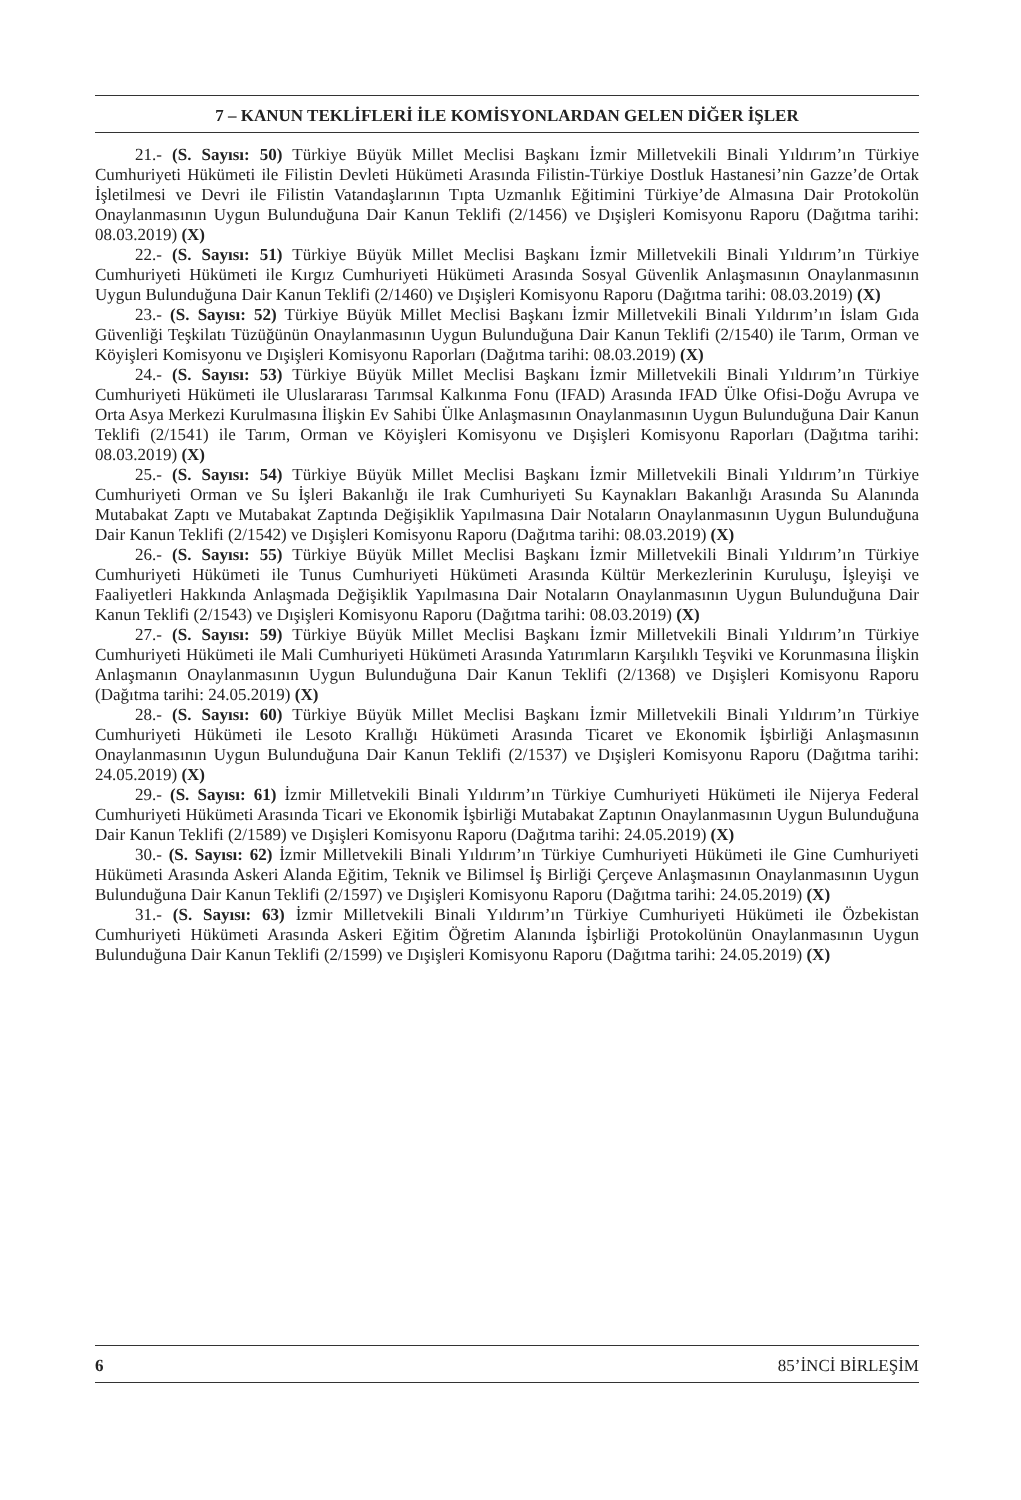7 – KANUN TEKLİFLERİ İLE KOMİSYONLARDAN GELEN DİĞER İŞLER
21.- (S. Sayısı: 50) Türkiye Büyük Millet Meclisi Başkanı İzmir Milletvekili Binali Yıldırım’ın Türkiye Cumhuriyeti Hükümeti ile Filistin Devleti Hükümeti Arasında Filistin-Türkiye Dostluk Hastanesi’nin Gazze’de Ortak İşletilmesi ve Devri ile Filistin Vatandaşlarının Tıpta Uzmanlık Eğitimini Türkiye’de Almasına Dair Protokolün Onaylanmasının Uygun Bulunduğuna Dair Kanun Teklifi (2/1456) ve Dışişleri Komisyonu Raporu (Dağıtma tarihi: 08.03.2019) (X)
22.- (S. Sayısı: 51) Türkiye Büyük Millet Meclisi Başkanı İzmir Milletvekili Binali Yıldırım’ın Türkiye Cumhuriyeti Hükümeti ile Kırgız Cumhuriyeti Hükümeti Arasında Sosyal Güvenlik Anlaşmasının Onaylanmasının Uygun Bulunduğuna Dair Kanun Teklifi (2/1460) ve Dışişleri Komisyonu Raporu (Dağıtma tarihi: 08.03.2019) (X)
23.- (S. Sayısı: 52) Türkiye Büyük Millet Meclisi Başkanı İzmir Milletvekili Binali Yıldırım’ın İslam Gıda Güvenliği Teşkilatı Tüzüğünün Onaylanmasının Uygun Bulunduğuna Dair Kanun Teklifi (2/1540) ile Tarım, Orman ve Köyişleri Komisyonu ve Dışişleri Komisyonu Raporları (Dağıtma tarihi: 08.03.2019) (X)
24.- (S. Sayısı: 53) Türkiye Büyük Millet Meclisi Başkanı İzmir Milletvekili Binali Yıldırım’ın Türkiye Cumhuriyeti Hükümeti ile Uluslararası Tarımsal Kalkınma Fonu (IFAD) Arasında IFAD Ülke Ofisi-Doğu Avrupa ve Orta Asya Merkezi Kurulmasına İlişkin Ev Sahibi Ülke Anlaşmasının Onaylanmasının Uygun Bulunduğuna Dair Kanun Teklifi (2/1541) ile Tarım, Orman ve Köyişleri Komisyonu ve Dışişleri Komisyonu Raporları (Dağıtma tarihi: 08.03.2019) (X)
25.- (S. Sayısı: 54) Türkiye Büyük Millet Meclisi Başkanı İzmir Milletvekili Binali Yıldırım’ın Türkiye Cumhuriyeti Orman ve Su İşleri Bakanlığı ile Irak Cumhuriyeti Su Kaynakları Bakanlığı Arasında Su Alanında Mutabakat Zaptı ve Mutabakat Zaptında Değişiklik Yapılmasına Dair Notaların Onaylanmasının Uygun Bulunduğuna Dair Kanun Teklifi (2/1542) ve Dışişleri Komisyonu Raporu (Dağıtma tarihi: 08.03.2019) (X)
26.- (S. Sayısı: 55) Türkiye Büyük Millet Meclisi Başkanı İzmir Milletvekili Binali Yıldırım’ın Türkiye Cumhuriyeti Hükümeti ile Tunus Cumhuriyeti Hükümeti Arasında Kültür Merkezlerinin Kuruluşu, İşleyişi ve Faaliyetleri Hakkında Anlaşmada Değişiklik Yapılmasına Dair Notaların Onaylanmasının Uygun Bulunduğuna Dair Kanun Teklifi (2/1543) ve Dışişleri Komisyonu Raporu (Dağıtma tarihi: 08.03.2019) (X)
27.- (S. Sayısı: 59) Türkiye Büyük Millet Meclisi Başkanı İzmir Milletvekili Binali Yıldırım’ın Türkiye Cumhuriyeti Hükümeti ile Mali Cumhuriyeti Hükümeti Arasında Yatırımların Karşılıklı Teşviki ve Korunmasına İlişkin Anlaşmanın Onaylanmasının Uygun Bulunduğuna Dair Kanun Teklifi (2/1368) ve Dışişleri Komisyonu Raporu (Dağıtma tarihi: 24.05.2019) (X)
28.- (S. Sayısı: 60) Türkiye Büyük Millet Meclisi Başkanı İzmir Milletvekili Binali Yıldırım’ın Türkiye Cumhuriyeti Hükümeti ile Lesoto Krallığı Hükümeti Arasında Ticaret ve Ekonomik İşbirliği Anlaşmasının Onaylanmasının Uygun Bulunduğuna Dair Kanun Teklifi (2/1537) ve Dışişleri Komisyonu Raporu (Dağıtma tarihi: 24.05.2019) (X)
29.- (S. Sayısı: 61) İzmir Milletvekili Binali Yıldırım’ın Türkiye Cumhuriyeti Hükümeti ile Nijerya Federal Cumhuriyeti Hükümeti Arasında Ticari ve Ekonomik İşbirliği Mutabakat Zaptının Onaylanmasının Uygun Bulunduğuna Dair Kanun Teklifi (2/1589) ve Dışişleri Komisyonu Raporu (Dağıtma tarihi: 24.05.2019) (X)
30.- (S. Sayısı: 62) İzmir Milletvekili Binali Yıldırım’ın Türkiye Cumhuriyeti Hükümeti ile Gine Cumhuriyeti Hükümeti Arasında Askeri Alanda Eğitim, Teknik ve Bilimsel İş Birliği Çerçeve Anlaşmasının Onaylanmasının Uygun Bulunduğuna Dair Kanun Teklifi (2/1597) ve Dışişleri Komisyonu Raporu (Dağıtma tarihi: 24.05.2019) (X)
31.- (S. Sayısı: 63) İzmir Milletvekili Binali Yıldırım’ın Türkiye Cumhuriyeti Hükümeti ile Özbekistan Cumhuriyeti Hükümeti Arasında Askeri Eğitim Öğretim Alanında İşbirliği Protokolünün Onaylanmasının Uygun Bulunduğuna Dair Kanun Teklifi (2/1599) ve Dışişleri Komisyonu Raporu (Dağıtma tarihi: 24.05.2019) (X)
6 85’İNCİ BİRLEŞİM